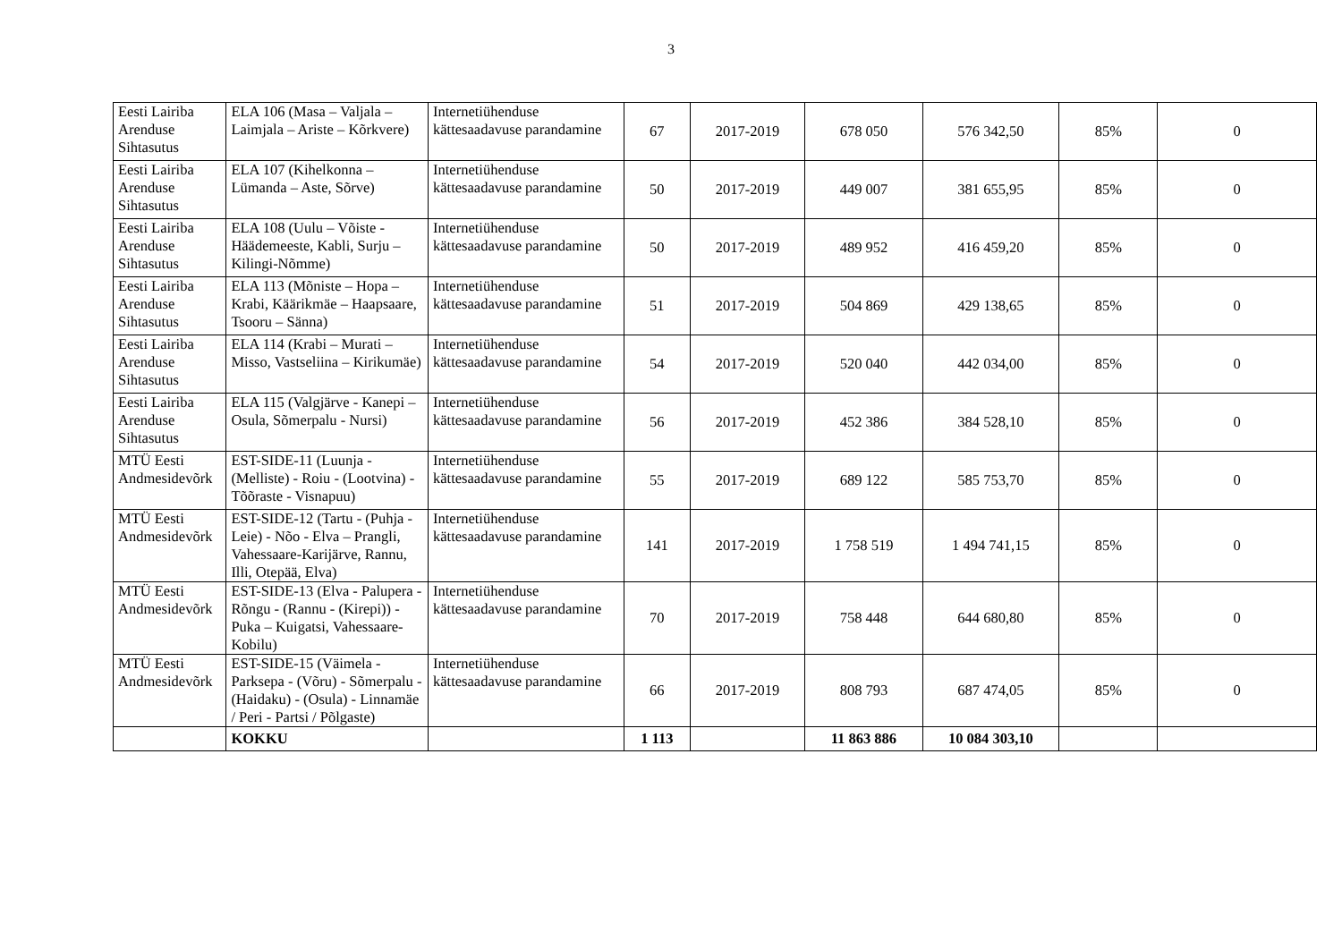3
| Eesti Lairiba Arenduse Sihtasutus | ELA 106 (Masa – Valjala – Laimjala – Ariste – Kõrkvere) | Internetiühenduse kättesaadavuse parandamine | 67 | 2017-2019 | 678 050 | 576 342,50 | 85% | 0 |
| Eesti Lairiba Arenduse Sihtasutus | ELA 107 (Kihelkonna – Lümanda – Aste, Sõrve) | Internetiühenduse kättesaadavuse parandamine | 50 | 2017-2019 | 449 007 | 381 655,95 | 85% | 0 |
| Eesti Lairiba Arenduse Sihtasutus | ELA 108 (Uulu – Võiste - Häädemeeste, Kabli, Surju – Kilingi-Nõmme) | Internetiühenduse kättesaadavuse parandamine | 50 | 2017-2019 | 489 952 | 416 459,20 | 85% | 0 |
| Eesti Lairiba Arenduse Sihtasutus | ELA 113 (Mõniste – Hopa – Krabi, Käärikmäe – Haapsaare, Tsooru – Sänna) | Internetiühenduse kättesaadavuse parandamine | 51 | 2017-2019 | 504 869 | 429 138,65 | 85% | 0 |
| Eesti Lairiba Arenduse Sihtasutus | ELA 114 (Krabi – Murati – Misso, Vastseliina – Kirikumäe) | Internetiühenduse kättesaadavuse parandamine | 54 | 2017-2019 | 520 040 | 442 034,00 | 85% | 0 |
| Eesti Lairiba Arenduse Sihtasutus | ELA 115 (Valgjärve - Kanepi – Osula, Sõmerpalu - Nursi) | Internetiühenduse kättesaadavuse parandamine | 56 | 2017-2019 | 452 386 | 384 528,10 | 85% | 0 |
| MTÜ Eesti Andmesidevõrk | EST-SIDE-11 (Luunja - (Melliste) - Roiu - (Lootvina) - Tõõraste - Visnapuu) | Internetiühenduse kättesaadavuse parandamine | 55 | 2017-2019 | 689 122 | 585 753,70 | 85% | 0 |
| MTÜ Eesti Andmesidevõrk | EST-SIDE-12 (Tartu - (Puhja - Leie) - Nõo - Elva – Prangli, Vahessaare-Karijärve, Rannu, Illi, Otepää, Elva) | Internetiühenduse kättesaadavuse parandamine | 141 | 2017-2019 | 1 758 519 | 1 494 741,15 | 85% | 0 |
| MTÜ Eesti Andmesidevõrk | EST-SIDE-13 (Elva - Palupera - Rõngu - (Rannu - (Kirepi)) - Puka – Kuigatsi, Vahessaare-Kobilu) | Internetiühenduse kättesaadavuse parandamine | 70 | 2017-2019 | 758 448 | 644 680,80 | 85% | 0 |
| MTÜ Eesti Andmesidevõrk | EST-SIDE-15 (Väimela - Parksepa - (Võru) - Sõmerpalu - (Haidaku) - (Osula) - Linnamäe / Peri - Partsi / Põlgaste) | Internetiühenduse kättesaadavuse parandamine | 66 | 2017-2019 | 808 793 | 687 474,05 | 85% | 0 |
| | KOKKU | | 1 113 | | 11 863 886 | 10 084 303,10 | | |